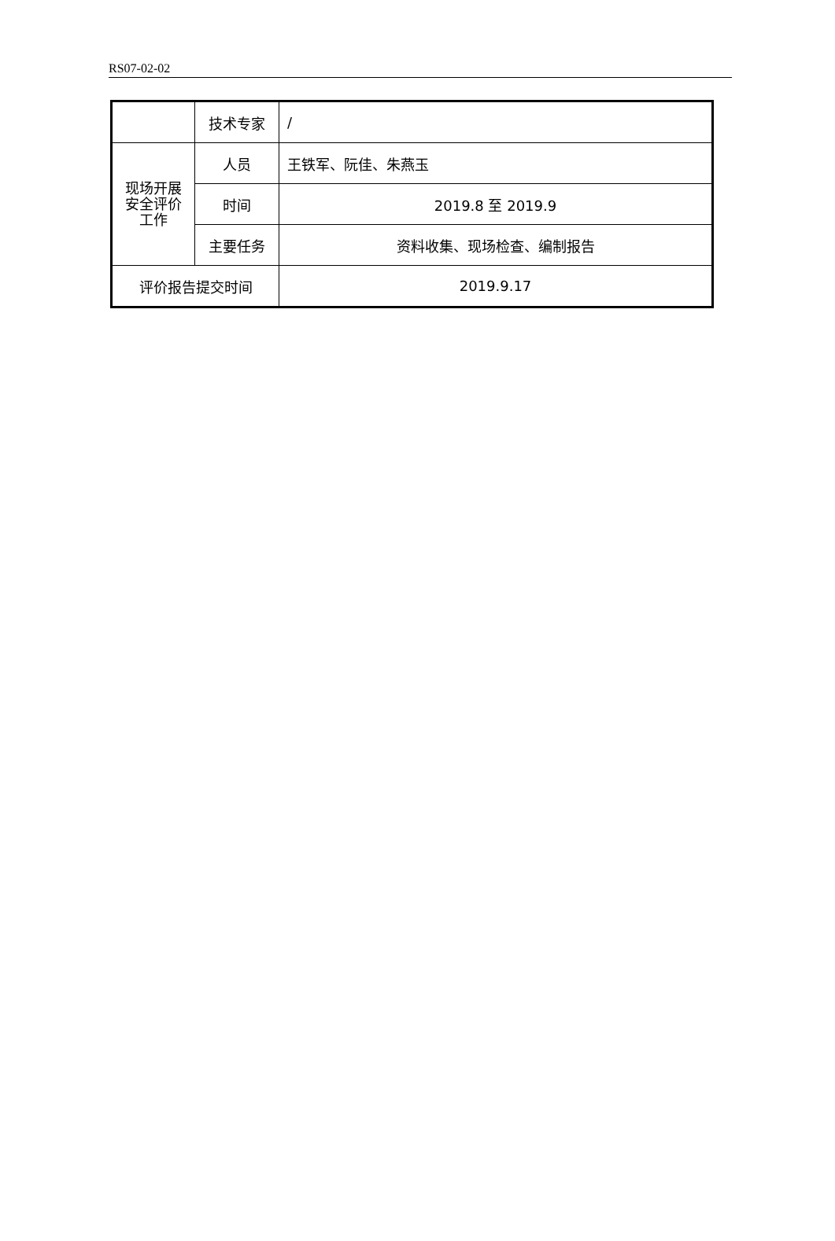RS07-02-02
| | 技术专家 | / |
| 现场开展 安全评价 工作 | 人员 | 王铁军、阮佳、朱燕玉 |
| | 时间 | 2019.8 至 2019.9 |
| | 主要任务 | 资料收集、现场检查、编制报告 |
| 评价报告提交时间 | | 2019.9.17 |